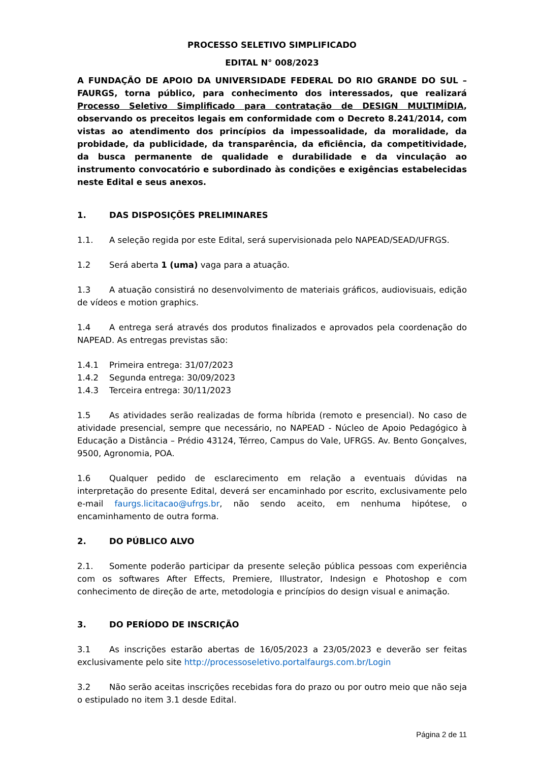PROCESSO SELETIVO SIMPLIFICADO
EDITAL N° 008/2023
A FUNDAÇÃO DE APOIO DA UNIVERSIDADE FEDERAL DO RIO GRANDE DO SUL – FAURGS, torna público, para conhecimento dos interessados, que realizará Processo Seletivo Simplificado para contratação de DESIGN MULTIMÍDIA, observando os preceitos legais em conformidade com o Decreto 8.241/2014, com vistas ao atendimento dos princípios da impessoalidade, da moralidade, da probidade, da publicidade, da transparência, da eficiência, da competitividade, da busca permanente de qualidade e durabilidade e da vinculação ao instrumento convocatório e subordinado às condições e exigências estabelecidas neste Edital e seus anexos.
1. DAS DISPOSIÇÕES PRELIMINARES
1.1. A seleção regida por este Edital, será supervisionada pelo NAPEAD/SEAD/UFRGS.
1.2 Será aberta 1 (uma) vaga para a atuação.
1.3 A atuação consistirá no desenvolvimento de materiais gráficos, audiovisuais, edição de vídeos e motion graphics.
1.4 A entrega será através dos produtos finalizados e aprovados pela coordenação do NAPEAD. As entregas previstas são:
1.4.1 Primeira entrega: 31/07/2023
1.4.2 Segunda entrega: 30/09/2023
1.4.3 Terceira entrega: 30/11/2023
1.5 As atividades serão realizadas de forma híbrida (remoto e presencial). No caso de atividade presencial, sempre que necessário, no NAPEAD - Núcleo de Apoio Pedagógico à Educação a Distância – Prédio 43124, Térreo, Campus do Vale, UFRGS. Av. Bento Gonçalves, 9500, Agronomia, POA.
1.6 Qualquer pedido de esclarecimento em relação a eventuais dúvidas na interpretação do presente Edital, deverá ser encaminhado por escrito, exclusivamente pelo e-mail faurgs.licitacao@ufrgs.br, não sendo aceito, em nenhuma hipótese, o encaminhamento de outra forma.
2. DO PÚBLICO ALVO
2.1. Somente poderão participar da presente seleção pública pessoas com experiência com os softwares After Effects, Premiere, Illustrator, Indesign e Photoshop e com conhecimento de direção de arte, metodologia e princípios do design visual e animação.
3. DO PERÍODO DE INSCRIÇÃO
3.1 As inscrições estarão abertas de 16/05/2023 a 23/05/2023 e deverão ser feitas exclusivamente pelo site http://processoseletivo.portalfaurgs.com.br/Login
3.2 Não serão aceitas inscrições recebidas fora do prazo ou por outro meio que não seja o estipulado no item 3.1 desde Edital.
Página 2 de 11